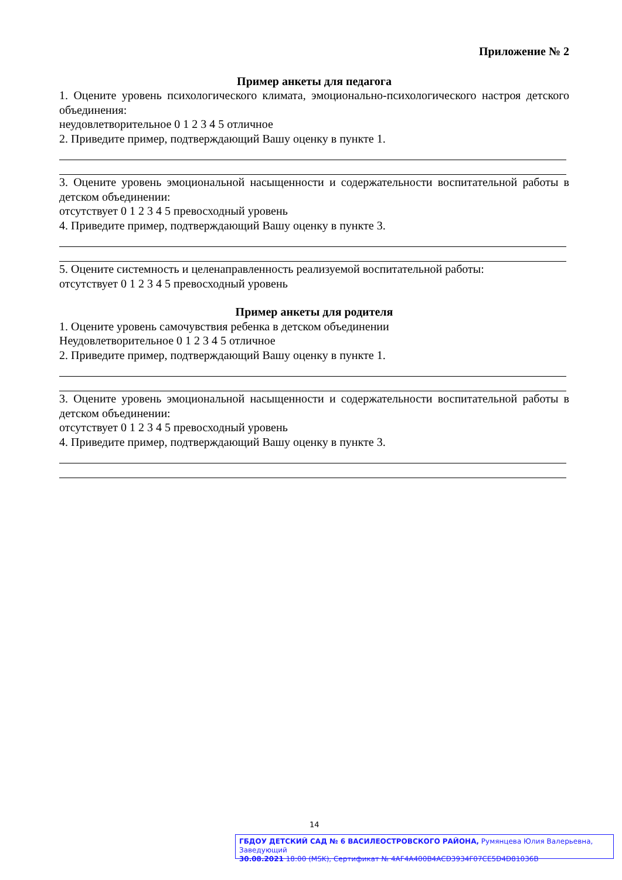Приложение № 2
Пример анкеты для педагога
1. Оцените уровень психологического климата, эмоционально-психологического настроя детского объединения:
неудовлетворительное 0 1 2 3 4 5 отличное
2. Приведите пример, подтверждающий Вашу оценку в пункте 1.
3. Оцените уровень эмоциональной насыщенности и содержательности воспитательной работы в детском объединении:
отсутствует 0 1 2 3 4 5 превосходный уровень
4. Приведите пример, подтверждающий Вашу оценку в пункте 3.
5. Оцените системность и целенаправленность реализуемой воспитательной работы:
отсутствует 0 1 2 3 4 5 превосходный уровень
Пример анкеты для родителя
1. Оцените уровень самочувствия ребенка в детском объединении
Неудовлетворительное 0 1 2 3 4 5 отличное
2. Приведите пример, подтверждающий Вашу оценку в пункте 1.
3. Оцените уровень эмоциональной насыщенности и содержательности воспитательной работы в детском объединении:
отсутствует 0 1 2 3 4 5 превосходный уровень
4. Приведите пример, подтверждающий Вашу оценку в пункте 3.
14
ГБДОУ ДЕТСКИЙ САД № 6 ВАСИЛЕОСТРОВСКОГО РАЙОНА, Румянцева Юлия Валерьевна, Заведующий
30.08.2021 18:00 (MSK), Сертификат № 4AF4A400B4ACD3934F07CE5D4D81036B